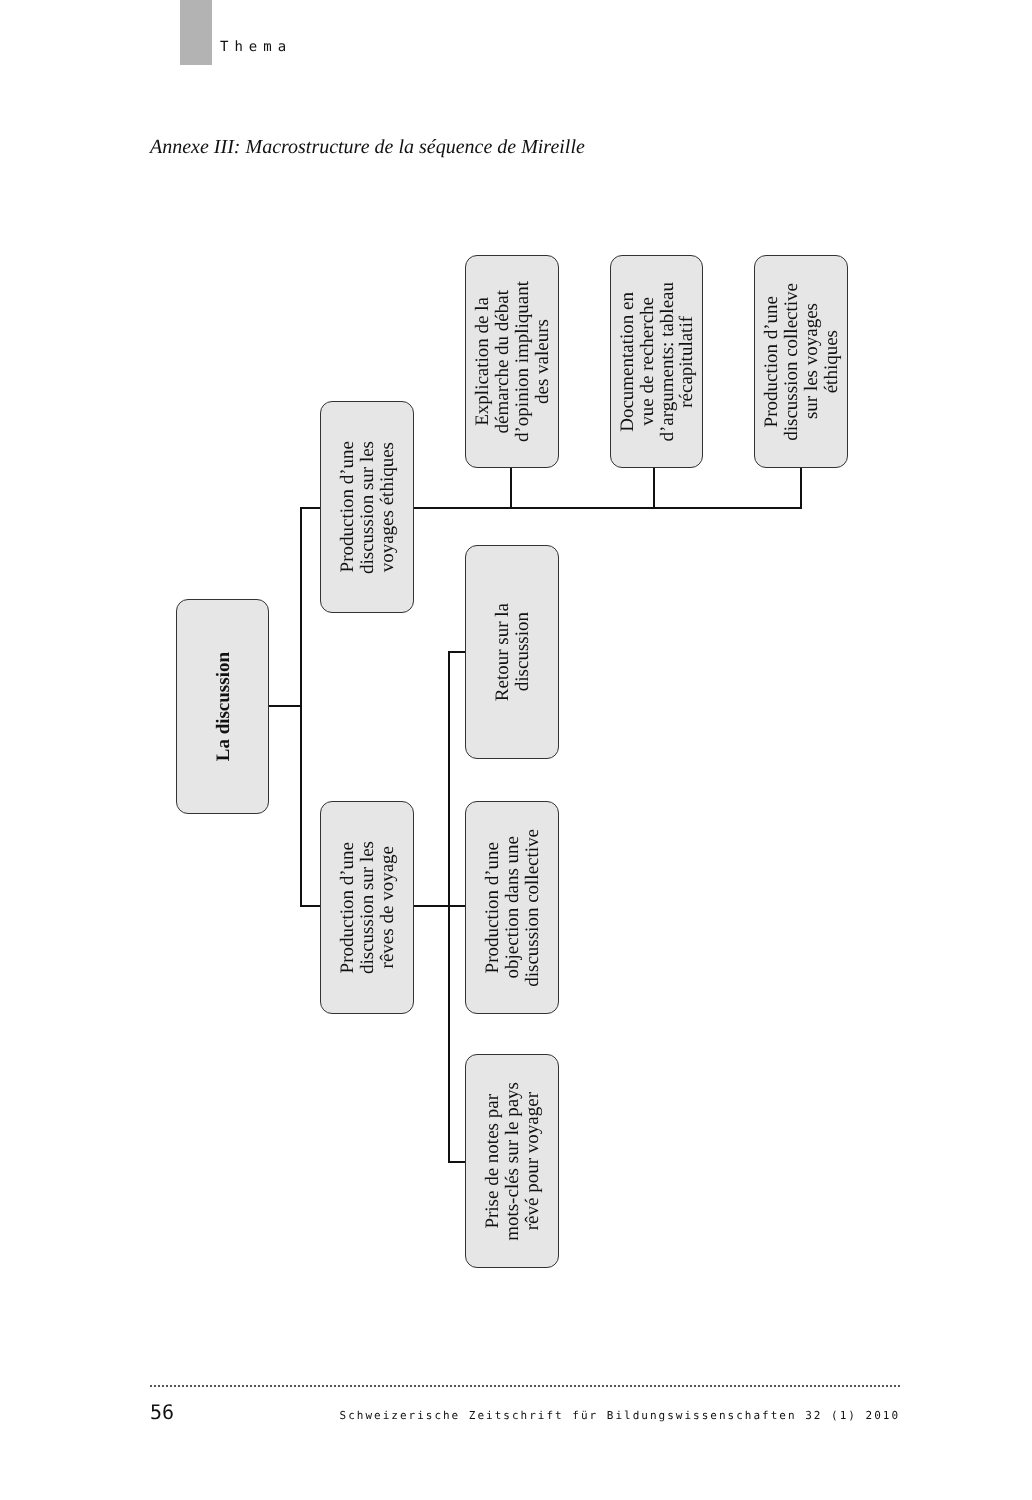Thema
Annexe III: Macrostructure de la séquence de Mireille
La discussion
Production d’une discussion sur les voyages éthiques
Production d’une discussion sur les rêves de voyage
Explication de la démarche du débat d’opinion impliquant des valeurs
Documentation en vue de recherche d’arguments: tableau récapitulatif
Production d’une discussion collective sur les voyages éthiques
Retour sur la discussion
Production d’une objection dans une discussion collective
Prise de notes par mots-clés sur le pays rêvé pour voyager
56 Schweizerische Zeitschrift für Bildungswissenschaften 32 (1) 2010